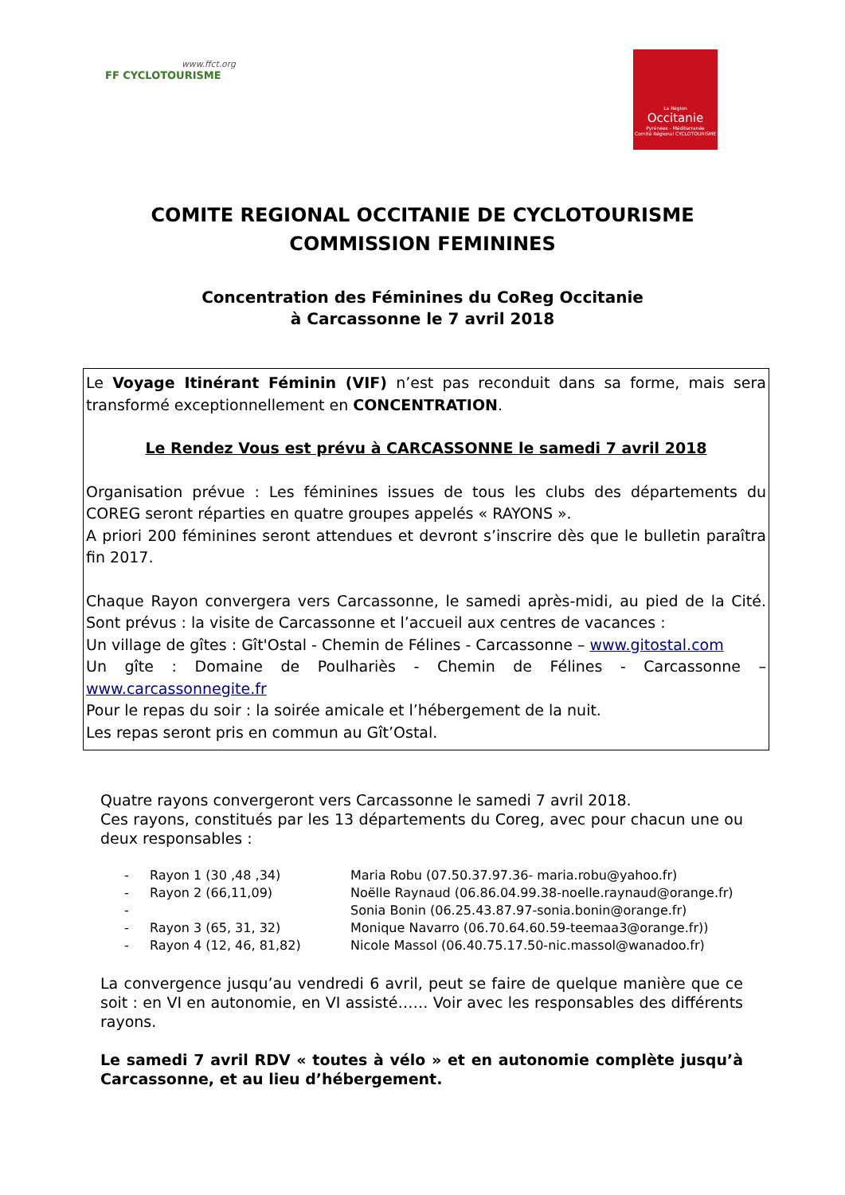www.ffct.org
FF CYCLOTOURISME
La Région
Occitanie
Pyrénées - Méditerranée
Comité Régional CYCLOTOURISME
COMITE REGIONAL OCCITANIE DE CYCLOTOURISME
COMMISSION FEMININES
Concentration des Féminines du CoReg Occitanie
à Carcassonne le 7 avril 2018
Le Voyage Itinérant Féminin (VIF) n’est pas reconduit dans sa forme, mais sera transformé exceptionnellement en CONCENTRATION.
Le Rendez Vous est prévu à CARCASSONNE le samedi 7 avril 2018
Organisation prévue : Les féminines issues de tous les clubs des départements du COREG seront réparties en quatre groupes appelés « RAYONS ».
A priori 200 féminines seront attendues et devront s’inscrire dès que le bulletin paraîtra fin 2017.
Chaque Rayon convergera vers Carcassonne, le samedi après-midi, au pied de la Cité. Sont prévus : la visite de Carcassonne et l’accueil aux centres de vacances :
Un village de gîtes : Gît'Ostal - Chemin de Félines - Carcassonne – www.gitostal.com
Un gîte : Domaine de Poulhariès - Chemin de Félines - Carcassonne – www.carcassonnegite.fr
Pour le repas du soir : la soirée amicale et l’hébergement de la nuit.
Les repas seront pris en commun au Gît’Ostal.
Quatre rayons convergeront vers Carcassonne le samedi 7 avril 2018.
Ces rayons, constitués par les 13 départements du Coreg, avec pour chacun une ou deux responsables :
- Rayon 1 (30 ,48 ,34) Maria Robu (07.50.37.97.36- maria.robu@yahoo.fr)
- Rayon 2 (66,11,09) Noëlle Raynaud (06.86.04.99.38-noelle.raynaud@orange.fr)
- Sonia Bonin (06.25.43.87.97-sonia.bonin@orange.fr)
- Rayon 3 (65, 31, 32) Monique Navarro (06.70.64.60.59-teemaa3@orange.fr))
- Rayon 4 (12, 46, 81,82) Nicole Massol (06.40.75.17.50-nic.massol@wanadoo.fr)
La convergence jusqu’au vendredi 6 avril, peut se faire de quelque manière que ce soit : en VI en autonomie, en VI assisté…… Voir avec les responsables des différents rayons.
Le samedi 7 avril RDV « toutes à vélo » et en autonomie complète jusqu’à Carcassonne, et au lieu d’hébergement.